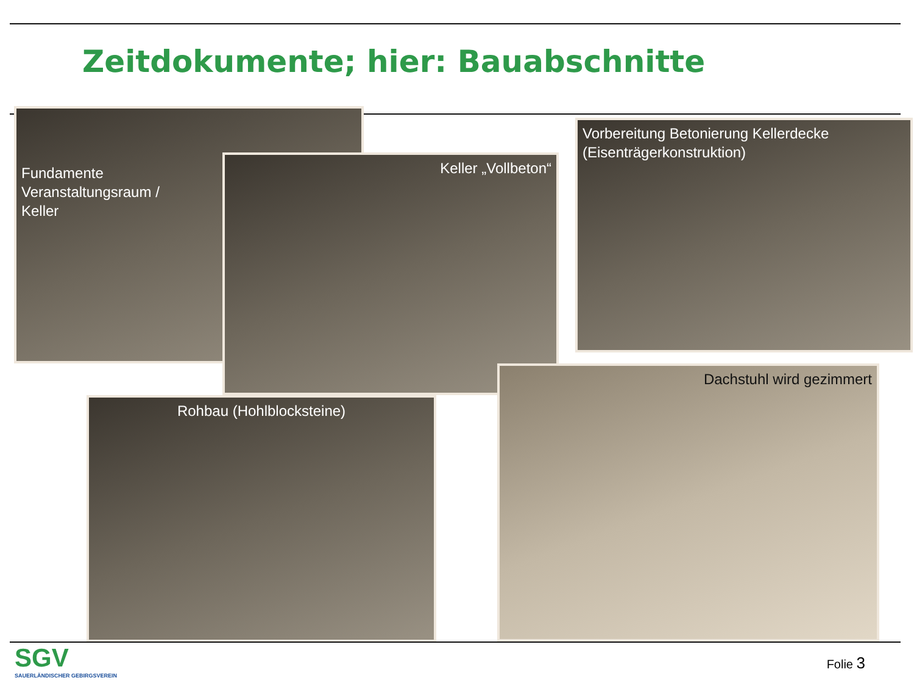Zeitdokumente; hier: Bauabschnitte
Fundamente
Veranstaltungsraum /
Keller
Keller „Vollbeton“
Vorbereitung Betonierung Kellerdecke
(Eisenträgerkonstruktion)
Rohbau (Hohlblocksteine)
Dachstuhl wird gezimmert
SGV
SAUERLÄNDISCHER GEBIRGSVEREIN
Folie 3